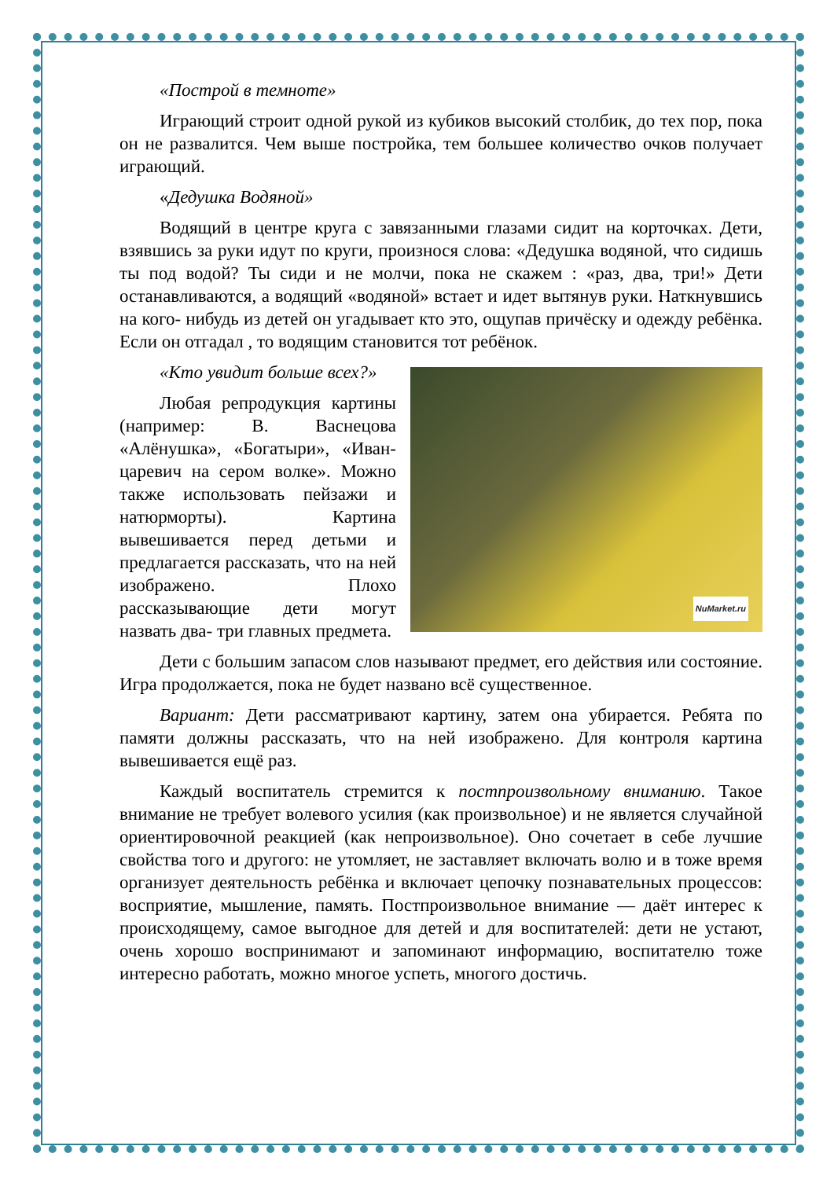«Построй в темноте»
Играющий строит одной рукой из кубиков высокий столбик, до тех пор, пока он не развалится. Чем выше постройка, тем большее количество очков получает играющий.
«Дедушка Водяной»
Водящий в центре круга с завязанными глазами сидит на корточках. Дети, взявшись за руки идут по круги, произнося слова: «Дедушка водяной, что сидишь ты под водой? Ты сиди и не молчи, пока не скажем : «раз, два, три!» Дети останавливаются, а водящий «водяной» встает и идет вытянув руки. Наткнувшись на кого- нибудь из детей он угадывает кто это, ощупав причёску и одежду ребёнка. Если он отгадал , то водящим становится тот ребёнок.
NuMarket.ru
«Кто увидит больше всех?»
Любая репродукция картины (например: В. Васнецова «Алёнушка», «Богатыри», «Иван- царевич на сером волке». Можно также использовать пейзажи и натюрморты). Картина вывешивается перед детьми и предлагается рассказать, что на ней изображено. Плохо рассказывающие дети могут назвать два- три главных предмета.
Дети с большим запасом слов называют предмет, его действия или состояние. Игра продолжается, пока не будет названо всё существенное.
Вариант: Дети рассматривают картину, затем она убирается. Ребята по памяти должны рассказать, что на ней изображено. Для контроля картина вывешивается ещё раз.
Каждый воспитатель стремится к постпроизвольному вниманию. Такое внимание не требует волевого усилия (как произвольное) и не является случайной ориентировочной реакцией (как непроизвольное). Оно сочетает в себе лучшие свойства того и другого: не утомляет, не заставляет включать волю и в тоже время организует деятельность ребёнка и включает цепочку познавательных процессов: восприятие, мышление, память. Постпроизвольное внимание — даёт интерес к происходящему, самое выгодное для детей и для воспитателей: дети не устают, очень хорошо воспринимают и запоминают информацию, воспитателю тоже интересно работать, можно многое успеть, многого достичь.